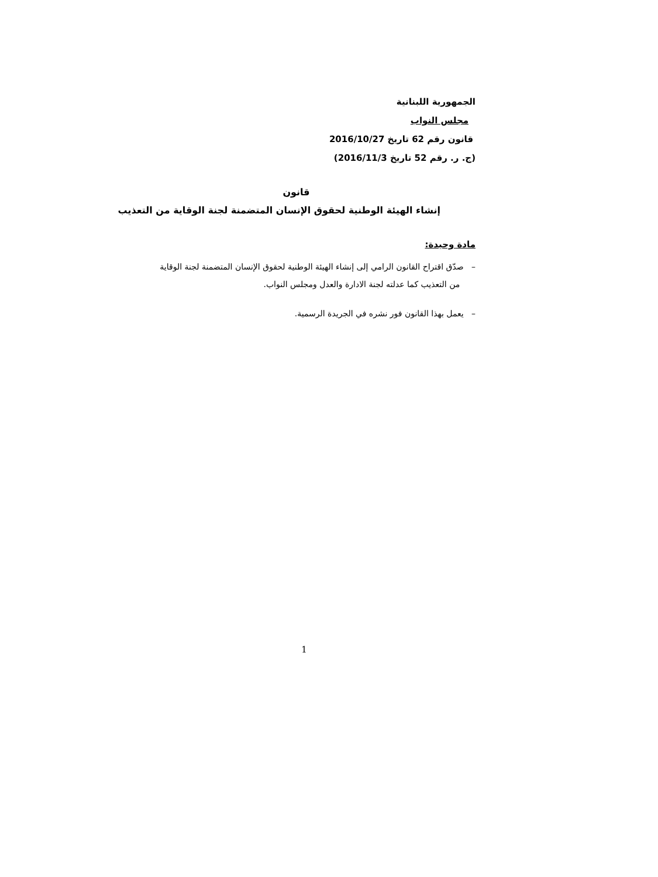الجمهورية اللبنانية
مجلس النواب
قانون رقم 62 تاريخ 2016/10/27
(ج. ر. رقم 52 تاريخ 2016/11/3)
قانون
إنشاء الهيئة الوطنية لحقوق الإنسان المتضمنة لجنة الوقاية من التعذيب
مادة وحيدة:
– صدّق اقتراح القانون الرامي إلى إنشاء الهيئة الوطنية لحقوق الإنسان المتضمنة لجنة الوقاية
من التعذيب كما عدلته لجنة الادارة والعدل ومجلس النواب.
– يعمل بهذا القانون فور نشره في الجريدة الرسمية.
1